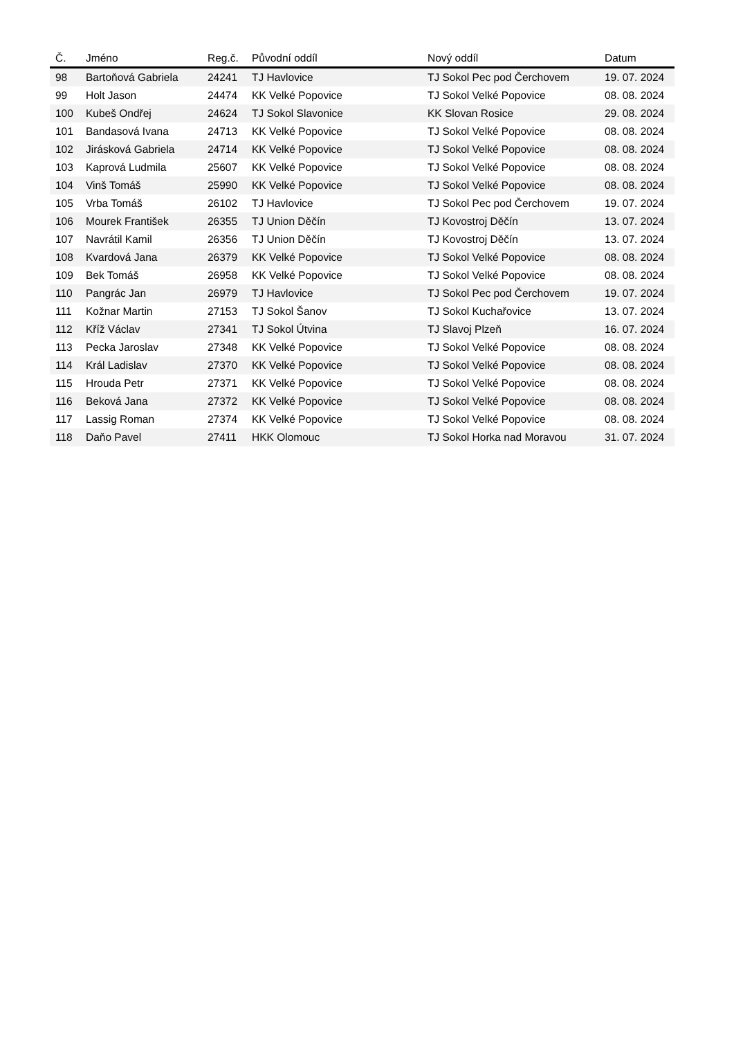| Č. | Jméno | Reg.č. | Původní oddíl | Nový oddíl | Datum |
| --- | --- | --- | --- | --- | --- |
| 98 | Bartoňová Gabriela | 24241 | TJ Havlovice | TJ Sokol Pec pod Čerchovem | 19. 07. 2024 |
| 99 | Holt Jason | 24474 | KK Velké Popovice | TJ Sokol Velké Popovice | 08. 08. 2024 |
| 100 | Kubeš Ondřej | 24624 | TJ Sokol Slavonice | KK Slovan Rosice | 29. 08. 2024 |
| 101 | Bandasová Ivana | 24713 | KK Velké Popovice | TJ Sokol Velké Popovice | 08. 08. 2024 |
| 102 | Jirásková Gabriela | 24714 | KK Velké Popovice | TJ Sokol Velké Popovice | 08. 08. 2024 |
| 103 | Kaprová Ludmila | 25607 | KK Velké Popovice | TJ Sokol Velké Popovice | 08. 08. 2024 |
| 104 | Vinš Tomáš | 25990 | KK Velké Popovice | TJ Sokol Velké Popovice | 08. 08. 2024 |
| 105 | Vrba Tomáš | 26102 | TJ Havlovice | TJ Sokol Pec pod Čerchovem | 19. 07. 2024 |
| 106 | Mourek František | 26355 | TJ Union Děčín | TJ Kovostroj Děčín | 13. 07. 2024 |
| 107 | Navrátil Kamil | 26356 | TJ Union Děčín | TJ Kovostroj Děčín | 13. 07. 2024 |
| 108 | Kvardová Jana | 26379 | KK Velké Popovice | TJ Sokol Velké Popovice | 08. 08. 2024 |
| 109 | Bek Tomáš | 26958 | KK Velké Popovice | TJ Sokol Velké Popovice | 08. 08. 2024 |
| 110 | Pangrác Jan | 26979 | TJ Havlovice | TJ Sokol Pec pod Čerchovem | 19. 07. 2024 |
| 111 | Kožnar Martin | 27153 | TJ Sokol Šanov | TJ Sokol Kuchařovice | 13. 07. 2024 |
| 112 | Kříž Václav | 27341 | TJ Sokol Útvina | TJ Slavoj Plzeň | 16. 07. 2024 |
| 113 | Pecka Jaroslav | 27348 | KK Velké Popovice | TJ Sokol Velké Popovice | 08. 08. 2024 |
| 114 | Král Ladislav | 27370 | KK Velké Popovice | TJ Sokol Velké Popovice | 08. 08. 2024 |
| 115 | Hrouda Petr | 27371 | KK Velké Popovice | TJ Sokol Velké Popovice | 08. 08. 2024 |
| 116 | Beková Jana | 27372 | KK Velké Popovice | TJ Sokol Velké Popovice | 08. 08. 2024 |
| 117 | Lassig Roman | 27374 | KK Velké Popovice | TJ Sokol Velké Popovice | 08. 08. 2024 |
| 118 | Daňo Pavel | 27411 | HKK Olomouc | TJ Sokol Horka nad Moravou | 31. 07. 2024 |